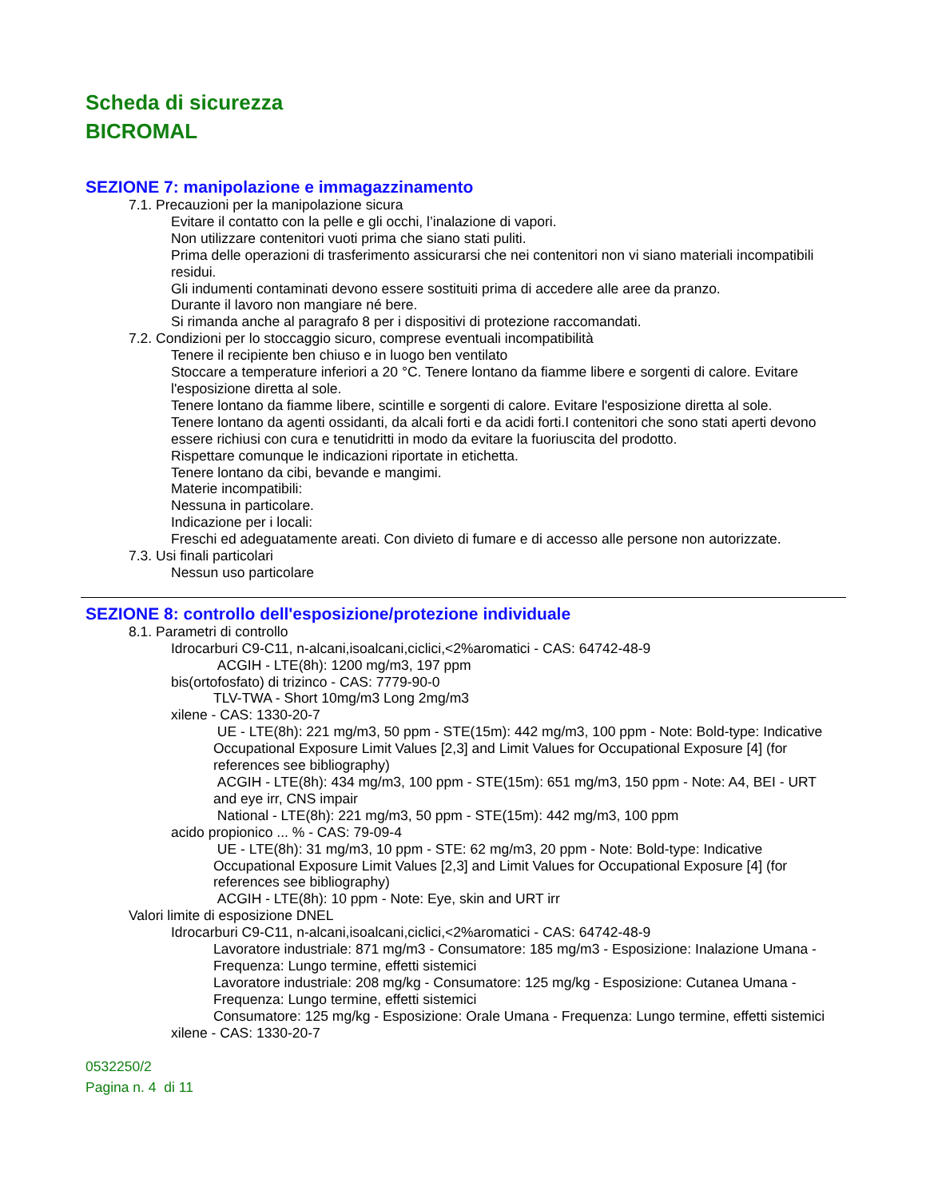Scheda di sicurezza
BICROMAL
SEZIONE 7: manipolazione e immagazzinamento
7.1. Precauzioni per la manipolazione sicura
Evitare il contatto con la pelle e gli occhi, l’inalazione di vapori.
Non utilizzare contenitori vuoti prima che siano stati puliti.
Prima delle operazioni di trasferimento assicurarsi che nei contenitori non vi siano materiali incompatibili residui.
Gli indumenti contaminati devono essere sostituiti prima di accedere alle aree da pranzo.
Durante il lavoro non mangiare né bere.
Si rimanda anche al paragrafo 8 per i dispositivi di protezione raccomandati.
7.2. Condizioni per lo stoccaggio sicuro, comprese eventuali incompatibilità
Tenere il recipiente ben chiuso e in luogo ben ventilato
Stoccare a temperature inferiori a 20 °C. Tenere lontano da fiamme libere e sorgenti di calore. Evitare l'esposizione diretta al sole.
Tenere lontano da fiamme libere, scintille e sorgenti di calore. Evitare l'esposizione diretta al sole.
Tenere lontano da agenti ossidanti, da alcali forti e da acidi forti.I contenitori che sono stati aperti devono essere richiusi con cura e tenutidritti in modo da evitare la fuoriuscita del prodotto.
Rispettare comunque le indicazioni riportate in etichetta.
Tenere lontano da cibi, bevande e mangimi.
Materie incompatibili:
Nessuna in particolare.
Indicazione per i locali:
Freschi ed adeguatamente areati. Con divieto di fumare e di accesso alle persone non autorizzate.
7.3. Usi finali particolari
Nessun uso particolare
SEZIONE 8: controllo dell'esposizione/protezione individuale
8.1. Parametri di controllo
Idrocarburi C9-C11, n-alcani,isoalcani,ciclici,<2%aromatici - CAS: 64742-48-9
ACGIH - LTE(8h): 1200 mg/m3, 197 ppm
bis(ortofosfato) di trizinco - CAS: 7779-90-0
TLV-TWA - Short 10mg/m3 Long 2mg/m3
xilene - CAS: 1330-20-7
UE - LTE(8h): 221 mg/m3, 50 ppm - STE(15m): 442 mg/m3, 100 ppm - Note: Bold-type: Indicative Occupational Exposure Limit Values [2,3] and Limit Values for Occupational Exposure [4] (for references see bibliography)
ACGIH - LTE(8h): 434 mg/m3, 100 ppm - STE(15m): 651 mg/m3, 150 ppm - Note: A4, BEI - URT and eye irr, CNS impair
National - LTE(8h): 221 mg/m3, 50 ppm - STE(15m): 442 mg/m3, 100 ppm
acido propionico ... % - CAS: 79-09-4
UE - LTE(8h): 31 mg/m3, 10 ppm - STE: 62 mg/m3, 20 ppm - Note: Bold-type: Indicative Occupational Exposure Limit Values [2,3] and Limit Values for Occupational Exposure [4] (for references see bibliography)
ACGIH - LTE(8h): 10 ppm - Note: Eye, skin and URT irr
Valori limite di esposizione DNEL
Idrocarburi C9-C11, n-alcani,isoalcani,ciclici,<2%aromatici - CAS: 64742-48-9
Lavoratore industriale: 871 mg/m3 - Consumatore: 185 mg/m3 - Esposizione: Inalazione Umana - Frequenza: Lungo termine, effetti sistemici
Lavoratore industriale: 208 mg/kg - Consumatore: 125 mg/kg - Esposizione: Cutanea Umana - Frequenza: Lungo termine, effetti sistemici
Consumatore: 125 mg/kg - Esposizione: Orale Umana - Frequenza: Lungo termine, effetti sistemici
xilene - CAS: 1330-20-7
0532250/2
Pagina n. 4 di 11